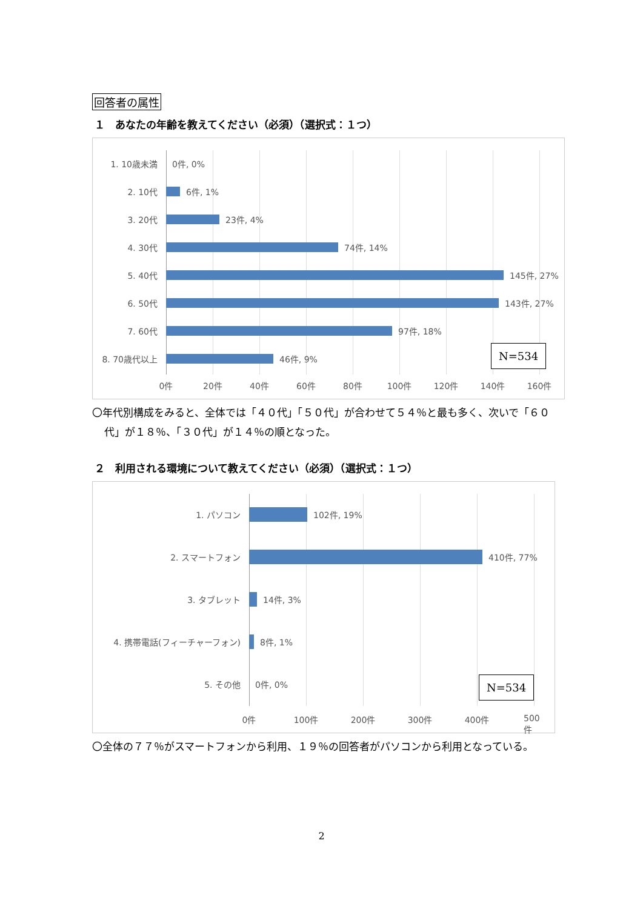回答者の属性
１　あなたの年齢を教えてください（必須）（選択式：１つ）
1. 10歳未満 0件, 0%
2. 10代 6件, 1%
3. 20代 23件, 4%
4. 30代 74件, 14%
5. 40代 145件, 27%
6. 50代 143件, 27%
7. 60代 97件, 18%
8. 70歳代以上 46件, 9%
N=534
0件 20件 40件 60件 80件 100件 120件 140件 160件
〇年代別構成をみると、全体では「４０代」「５０代」が合わせて５４％と最も多く、次いで「６０代」が１８％、「３０代」が１４％の順となった。
２　利用される環境について教えてください（必須）（選択式：１つ）
1. パソコン 102件, 19%
2. スマートフォン 410件, 77%
3. タブレット 14件, 3%
4. 携帯電話(フィーチャーフォン) 8件, 1%
5. その他 0件, 0% N=534
0件 100件 200件 300件 400件 500件
〇全体の７７％がスマートフォンから利用、１９％の回答者がパソコンから利用となっている。
2